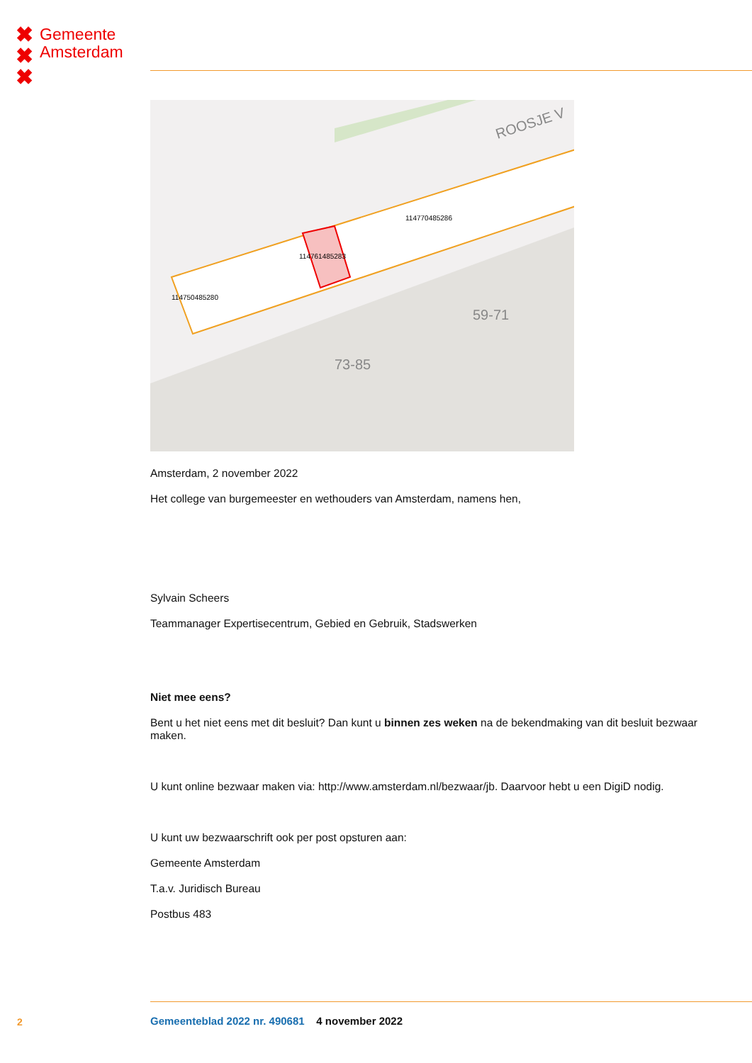✖
✖
✖
Gemeente
Amsterdam
ROOSJE V
73-85
59-71
114761485283
114750485280
114770485286
Amsterdam, 2 november 2022
Het college van burgemeester en wethouders van Amsterdam, namens hen,
Sylvain Scheers
Teammanager Expertisecentrum, Gebied en Gebruik, Stadswerken
Niet mee eens?
Bent u het niet eens met dit besluit? Dan kunt u binnen zes weken na de bekendmaking van dit besluit bezwaar maken.
U kunt online bezwaar maken via: http://www.amsterdam.nl/bezwaar/jb. Daarvoor hebt u een DigiD nodig.
U kunt uw bezwaarschrift ook per post opsturen aan:
Gemeente Amsterdam
T.a.v. Juridisch Bureau
Postbus 483
2
Gemeenteblad 2022 nr. 490681 4 november 2022